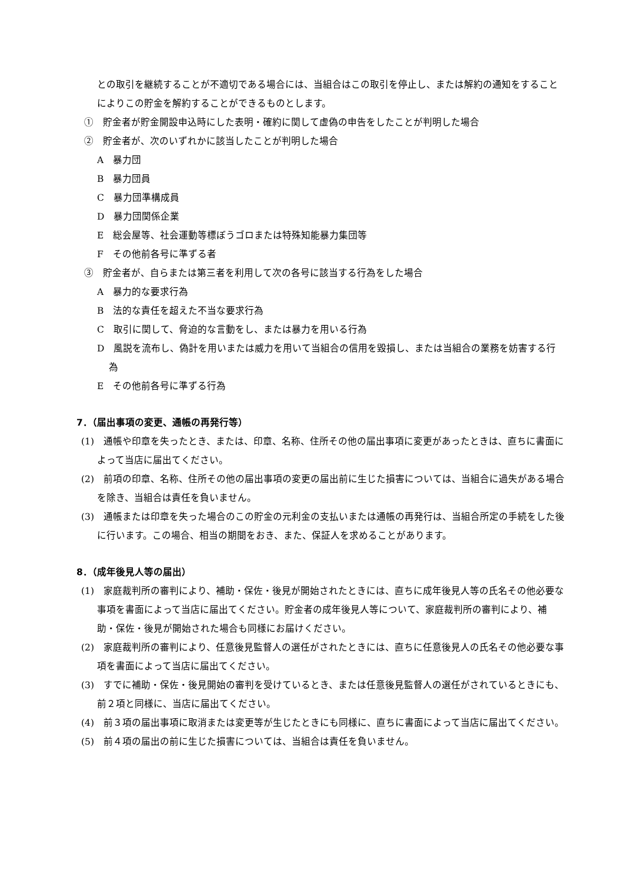との取引を継続することが不適切である場合には、当組合はこの取引を停止し、または解約の通知をすることによりこの貯金を解約することができるものとします。
①　貯金者が貯金開設申込時にした表明・確約に関して虚偽の申告をしたことが判明した場合
②　貯金者が、次のいずれかに該当したことが判明した場合
A　暴力団
B　暴力団員
C　暴力団準構成員
D　暴力団関係企業
E　総会屋等、社会運動等標ぼうゴロまたは特殊知能暴力集団等
F　その他前各号に準ずる者
③　貯金者が、自らまたは第三者を利用して次の各号に該当する行為をした場合
A　暴力的な要求行為
B　法的な責任を超えた不当な要求行為
C　取引に関して、脅迫的な言動をし、または暴力を用いる行為
D　風説を流布し、偽計を用いまたは威力を用いて当組合の信用を毀損し、または当組合の業務を妨害する行為
E　その他前各号に準ずる行為
7．（届出事項の変更、通帳の再発行等）
(1)　通帳や印章を失ったとき、または、印章、名称、住所その他の届出事項に変更があったときは、直ちに書面によって当店に届出てください。
(2)　前項の印章、名称、住所その他の届出事項の変更の届出前に生じた損害については、当組合に過失がある場合を除き、当組合は責任を負いません。
(3)　通帳または印章を失った場合のこの貯金の元利金の支払いまたは通帳の再発行は、当組合所定の手続をした後に行います。この場合、相当の期間をおき、また、保証人を求めることがあります。
8．（成年後見人等の届出）
(1)　家庭裁判所の審判により、補助・保佐・後見が開始されたときには、直ちに成年後見人等の氏名その他必要な事項を書面によって当店に届出てください。貯金者の成年後見人等について、家庭裁判所の審判により、補助・保佐・後見が開始された場合も同様にお届けください。
(2)　家庭裁判所の審判により、任意後見監督人の選任がされたときには、直ちに任意後見人の氏名その他必要な事項を書面によって当店に届出てください。
(3)　すでに補助・保佐・後見開始の審判を受けているとき、または任意後見監督人の選任がされているときにも、前２項と同様に、当店に届出てください。
(4)　前３項の届出事項に取消または変更等が生じたときにも同様に、直ちに書面によって当店に届出てください。
(5)　前４項の届出の前に生じた損害については、当組合は責任を負いません。